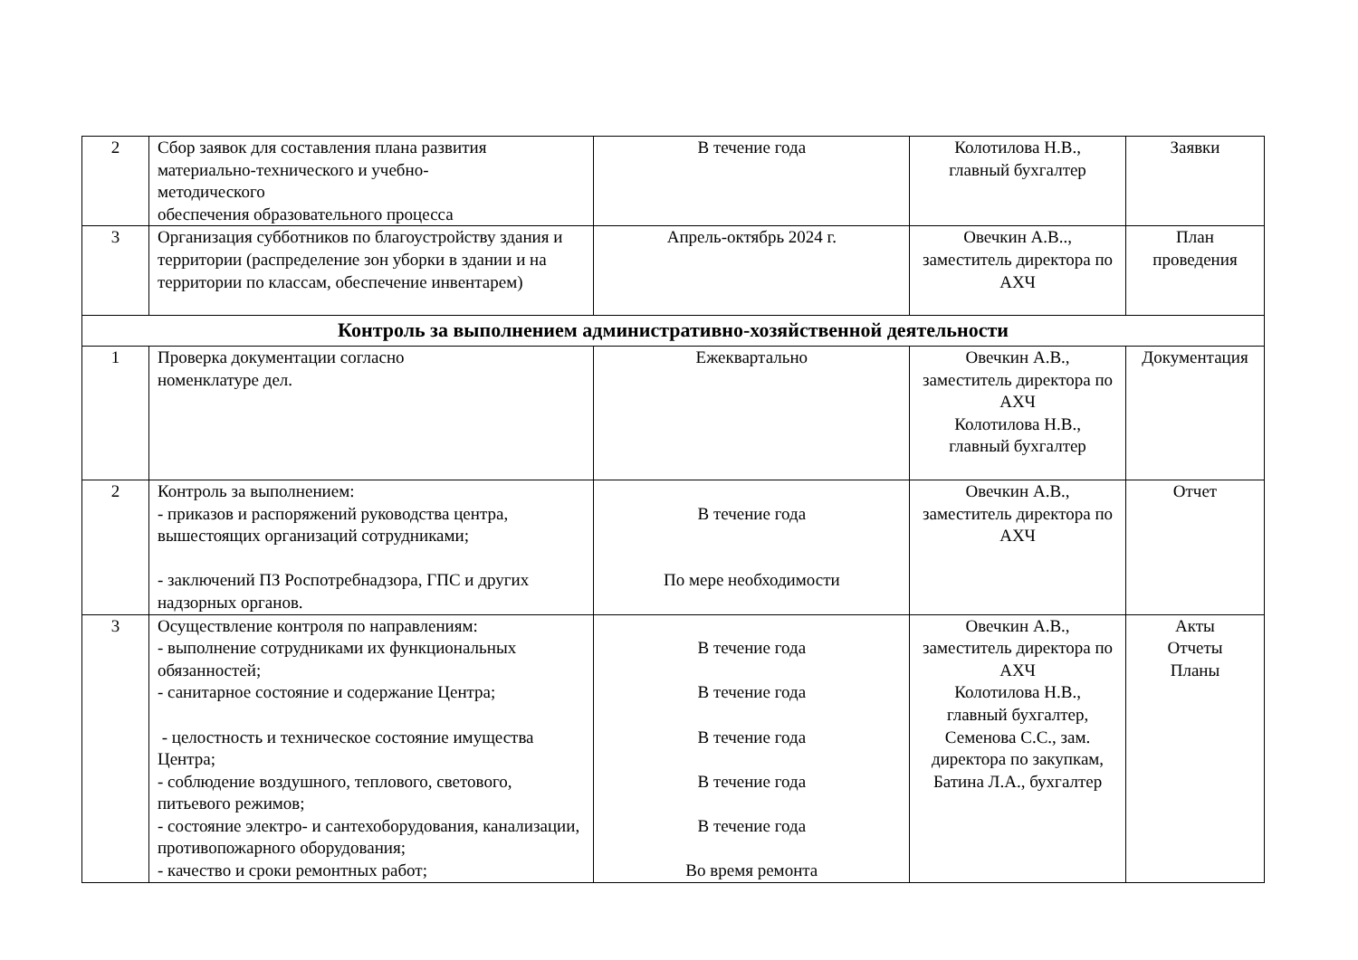| 2 | Сбор заявок для составления плана развития материально-технического и учебно- методического обеспечения образовательного процесса | В течение года | Колотилова Н.В., главный бухгалтер | Заявки |
| 3 | Организация субботников по благоустройству здания и территории (распределение зон уборки в здании и на территории по классам, обеспечение инвентарем) | Апрель-октябрь 2024 г. | Овечкин А.В.., заместитель директора по АХЧ | План проведения |
| Контроль за выполнением административно-хозяйственной деятельности | | | | |
| 1 | Проверка документации согласно номенклатуре дел. | Ежеквартально | Овечкин А.В., заместитель директора по АХЧ Колотилова Н.В., главный бухгалтер | Документация |
| 2 | Контроль за выполнением: - приказов и распоряжений руководства центра, вышестоящих организаций сотрудниками; - заключений ПЗ Роспотребнадзора, ГПС и других надзорных органов. | В течение года По мере необходимости | Овечкин А.В., заместитель директора по АХЧ | Отчет |
| 3 | Осуществление контроля по направлениям: - выполнение сотрудниками их функциональных обязанностей; - санитарное состояние и содержание Центра; - целостность и техническое состояние имущества Центра; - соблюдение воздушного, теплового, светового, питьевого режимов; - состояние электро- и сантехоборудования, канализации, противопожарного оборудования; - качество и сроки ремонтных работ; | В течение года В течение года В течение года В течение года В течение года Во время ремонта | Овечкин А.В., заместитель директора по АХЧ Колотилова Н.В., главный бухгалтер, Семенова С.С., зам. директора по закупкам, Батина Л.А., бухгалтер | Акты Отчеты Планы |